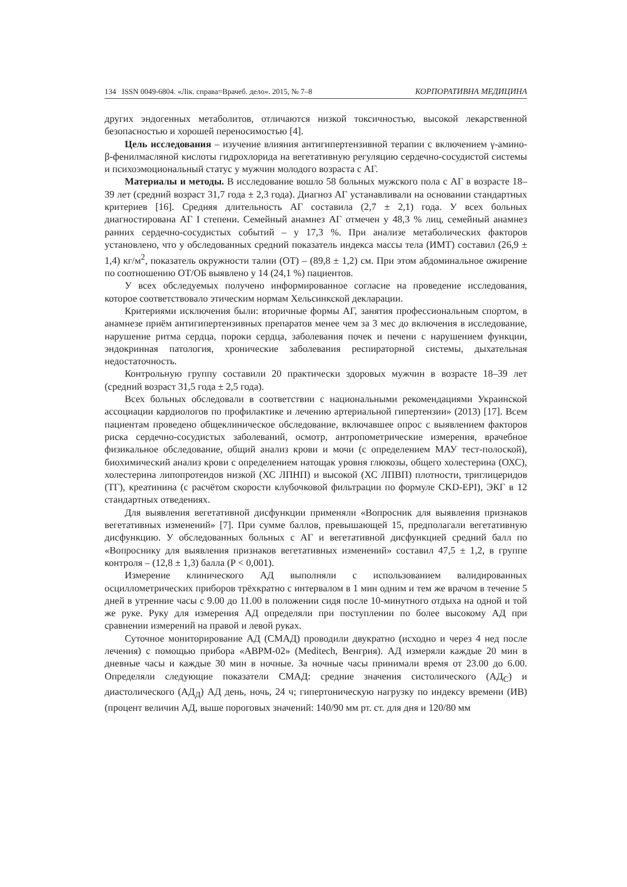134 ISSN 0049-6804. «Лік. справа=Врачеб. дело». 2015, № 7–8 КОРПОРАТИВНА МЕДИЦИНА
других эндогенных метаболитов, отличаются низкой токсичностью, высокой лекарственной безопасностью и хорошей переносимостью [4].
Цель исследования – изучение влияния антигипертензивной терапии с включением γ-амино-β-фенилмасляной кислоты гидрохлорида на вегетативную регуляцию сердечно-сосудистой системы и психоэмоциональный статус у мужчин молодого возраста с АГ.
Материалы и методы. В исследование вошло 58 больных мужского пола с АГ в возрасте 18–39 лет (средний возраст 31,7 года ± 2,3 года). Диагноз АГ устанавливали на основании стандартных критериев [16]. Средняя длительность АГ составила (2,7 ± 2,1) года. У всех больных диагностирована АГ I степени. Семейный анамнез АГ отмечен у 48,3 % лиц, семейный анамнез ранних сердечно-сосудистых событий – у 17,3 %. При анализе метаболических факторов установлено, что у обследованных средний показатель индекса массы тела (ИМТ) составил (26,9 ± 1,4) кг/м<sup>2</sup>, показатель окружности талии (ОТ) – (89,8 ± 1,2) см. При этом абдоминальное ожирение по соотношению ОТ/ОБ выявлено у 14 (24,1 %) пациентов.
У всех обследуемых получено информированное согласие на проведение исследования, которое соответствовало этическим нормам Хельсинкской декларации.
Критериями исключения были: вторичные формы АГ, занятия профессиональным спортом, в анамнезе приём антигипертензивных препаратов менее чем за 3 мес до включения в исследование, нарушение ритма сердца, пороки сердца, заболевания почек и печени с нарушением функции, эндокринная патология, хронические заболевания респираторной системы, дыхательная недостаточность.
Контрольную группу составили 20 практически здоровых мужчин в возрасте 18–39 лет (средний возраст 31,5 года ± 2,5 года).
Всех больных обследовали в соответствии с национальными рекомендациями Украинской ассоциации кардиологов по профилактике и лечению артериальной гипертензии» (2013) [17]. Всем пациентам проведено общеклиническое обследование, включавшее опрос с выявлением факторов риска сердечно-сосудистых заболеваний, осмотр, антропометрические измерения, врачебное физикальное обследование, общий анализ крови и мочи (с определением МАУ тест-полоской), биохимический анализ крови с определением натощак уровня глюкозы, общего холестерина (ОХС), холестерина липопротеидов низкой (ХС ЛПНП) и высокой (ХС ЛПВП) плотности, триглицеридов (ТГ), креатинина (с расчётом скорости клубочковой фильтрации по формуле CKD-EPI), ЭКГ в 12 стандартных отведениях.
Для выявления вегетативной дисфункции применяли «Вопросник для выявления признаков вегетативных изменений» [7]. При сумме баллов, превышающей 15, предполагали вегетативную дисфункцию. У обследованных больных с АГ и вегетативной дисфункцией средний балл по «Вопроснику для выявления признаков вегетативных изменений» составил 47,5 ± 1,2, в группе контроля – (12,8 ± 1,3) балла (Р < 0,001).
Измерение клинического АД выполняли с использованием валидированных осциллометрических приборов трёхкратно с интервалом в 1 мин одним и тем же врачом в течение 5 дней в утренние часы с 9.00 до 11.00 в положении сидя после 10-минутного отдыха на одной и той же руке. Руку для измерения АД определяли при поступлении по более высокому АД при сравнении измерений на правой и левой руках.
Суточное мониторирование АД (СМАД) проводили двукратно (исходно и через 4 нед после лечения) с помощью прибора «АВРМ-02» (Meditech, Венгрия). АД измеряли каждые 20 мин в дневные часы и каждые 30 мин в ночные. За ночные часы принимали время от 23.00 до 6.00. Определяли следующие показатели СМАД: средние значения систолического (АД<sub>С</sub>) и диастолического (АД<sub>Д</sub>) АД день, ночь, 24 ч; гипертоническую нагрузку по индексу времени (ИВ) (процент величин АД, выше пороговых значений: 140/90 мм рт. ст. для дня и 120/80 мм